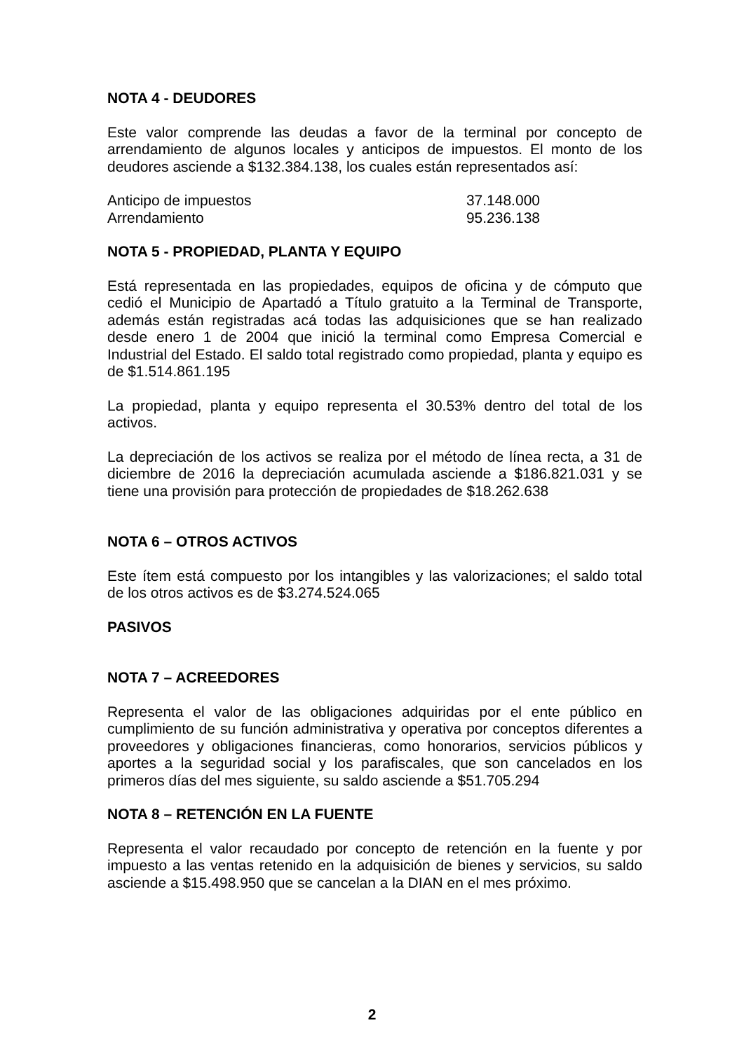NOTA 4 - DEUDORES
Este valor comprende las deudas a favor de la terminal por concepto de arrendamiento de algunos locales y anticipos de impuestos. El monto de los deudores asciende a $132.384.138, los cuales están representados así:
| Anticipo de impuestos | 37.148.000 |
| Arrendamiento | 95.236.138 |
NOTA 5 - PROPIEDAD, PLANTA Y EQUIPO
Está representada en las propiedades, equipos de oficina y de cómputo que cedió el Municipio de Apartadó a Título gratuito a la Terminal de Transporte, además están registradas acá todas las adquisiciones que se han realizado desde enero 1 de 2004 que inició la terminal como Empresa Comercial e Industrial del Estado. El saldo total registrado como propiedad, planta y equipo es de $1.514.861.195
La propiedad, planta y equipo representa el 30.53% dentro del total de los activos.
La depreciación de los activos se realiza por el método de línea recta, a 31 de diciembre de 2016 la depreciación acumulada asciende a $186.821.031 y se tiene una provisión para protección de propiedades de $18.262.638
NOTA 6 – OTROS ACTIVOS
Este ítem está compuesto por los intangibles y las valorizaciones; el saldo total de los otros activos es de $3.274.524.065
PASIVOS
NOTA 7 – ACREEDORES
Representa el valor de las obligaciones adquiridas por el ente público en cumplimiento de su función administrativa y operativa por conceptos diferentes a proveedores y obligaciones financieras, como honorarios, servicios públicos y aportes a la seguridad social y los parafiscales, que son cancelados en los primeros días del mes siguiente, su saldo asciende a $51.705.294
NOTA 8 – RETENCIÓN EN LA FUENTE
Representa el valor recaudado por concepto de retención en la fuente y por impuesto a las ventas retenido en la adquisición de bienes y servicios, su saldo asciende a $15.498.950 que se cancelan a la DIAN en el mes próximo.
2